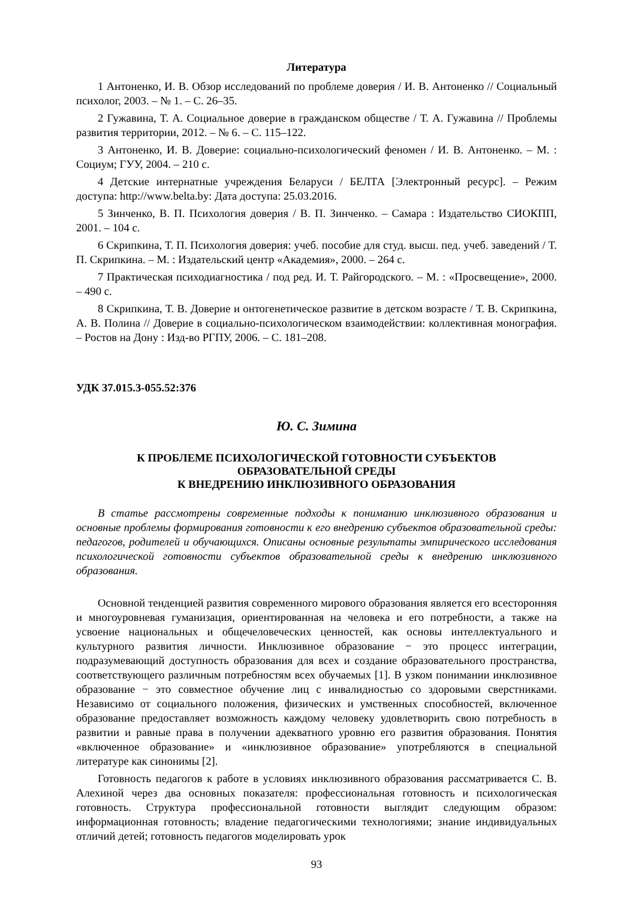Литература
1 Антоненко, И. В. Обзор исследований по проблеме доверия / И. В. Антоненко // Социальный психолог, 2003. – № 1. – С. 26–35.
2 Гужавина, Т. А. Социальное доверие в гражданском обществе / Т. А. Гужавина // Проблемы развития территории, 2012. – № 6. – С. 115–122.
3 Антоненко, И. В. Доверие: социально-психологический феномен / И. В. Антоненко. – М. : Социум; ГУУ, 2004. – 210 с.
4 Детские интернатные учреждения Беларуси / БЕЛТА [Электронный ресурс]. – Режим доступа: http://www.belta.by: Дата доступа: 25.03.2016.
5 Зинченко, В. П. Психология доверия / В. П. Зинченко. – Самара : Издательство СИОКПП, 2001. – 104 с.
6 Скрипкина, Т. П. Психология доверия: учеб. пособие для студ. высш. пед. учеб. заведений / Т. П. Скрипкина. – М. : Издательский центр «Академия», 2000. – 264 с.
7 Практическая психодиагностика / под ред. И. Т. Райгородского. – М. : «Просвещение», 2000. – 490 с.
8 Скрипкина, Т. В. Доверие и онтогенетическое развитие в детском возрасте / Т. В. Скрипкина, А. В. Полина // Доверие в социально-психологическом взаимодействии: коллективная монография. – Ростов на Дону : Изд-во РГПУ, 2006. – С. 181–208.
УДК 37.015.3-055.52:376
Ю. С. Зимина
К ПРОБЛЕМЕ ПСИХОЛОГИЧЕСКОЙ ГОТОВНОСТИ СУБЪЕКТОВ
ОБРАЗОВАТЕЛЬНОЙ СРЕДЫ
К ВНЕДРЕНИЮ ИНКЛЮЗИВНОГО ОБРАЗОВАНИЯ
В статье рассмотрены современные подходы к пониманию инклюзивного образования и основные проблемы формирования готовности к его внедрению субъектов образовательной среды: педагогов, родителей и обучающихся. Описаны основные результаты эмпирического исследования психологической готовности субъектов образовательной среды к внедрению инклюзивного образования.
Основной тенденцией развития современного мирового образования является его всесторонняя и многоуровневая гуманизация, ориентированная на человека и его потребности, а также на усвоение национальных и общечеловеческих ценностей, как основы интеллектуального и культурного развития личности. Инклюзивное образование − это процесс интеграции, подразумевающий доступность образования для всех и создание образовательного пространства, соответствующего различным потребностям всех обучаемых [1]. В узком понимании инклюзивное образование − это совместное обучение лиц с инвалидностью со здоровыми сверстниками. Независимо от социального положения, физических и умственных способностей, включенное образование предоставляет возможность каждому человеку удовлетворить свою потребность в развитии и равные права в получении адекватного уровню его развития образования. Понятия «включенное образование» и «инклюзивное образование» употребляются в специальной литературе как синонимы [2].
Готовность педагогов к работе в условиях инклюзивного образования рассматривается С. В. Алехиной через два основных показателя: профессиональная готовность и психологическая готовность. Структура профессиональной готовности выглядит следующим образом: информационная готовность; владение педагогическими технологиями; знание индивидуальных отличий детей; готовность педагогов моделировать урок
93